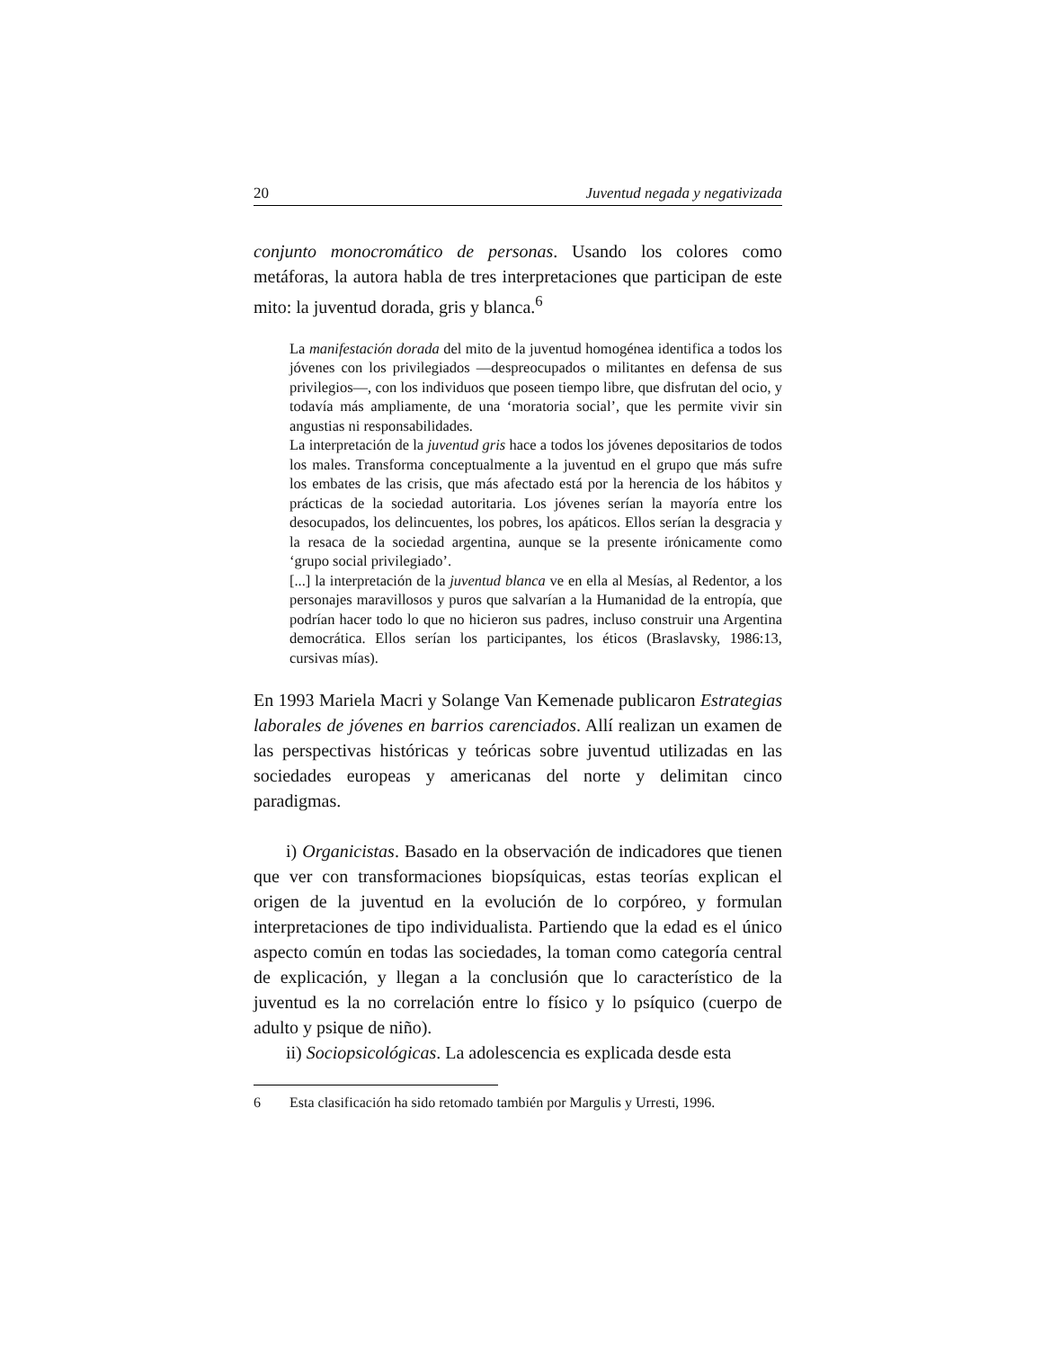20 Juventud negada y negativizada
conjunto monocromático de personas. Usando los colores como metáforas, la autora habla de tres interpretaciones que participan de este mito: la juventud dorada, gris y blanca.<sup>6</sup>
La manifestación dorada del mito de la juventud homogénea identifica a todos los jóvenes con los privilegiados —despreocupados o militantes en defensa de sus privilegios—, con los individuos que poseen tiempo libre, que disfrutan del ocio, y todavía más ampliamente, de una ‘moratoria social’, que les permite vivir sin angustias ni responsabilidades.
La interpretación de la juventud gris hace a todos los jóvenes depositarios de todos los males. Transforma conceptualmente a la juventud en el grupo que más sufre los embates de las crisis, que más afectado está por la herencia de los hábitos y prácticas de la sociedad autoritaria. Los jóvenes serían la mayoría entre los desocupados, los delincuentes, los pobres, los apáticos. Ellos serían la desgracia y la resaca de la sociedad argentina, aunque se la presente irónicamente como ‘grupo social privilegiado’.
[...] la interpretación de la juventud blanca ve en ella al Mesías, al Redentor, a los personajes maravillosos y puros que salvarían a la Humanidad de la entropía, que podrían hacer todo lo que no hicieron sus padres, incluso construir una Argentina democrática. Ellos serían los participantes, los éticos (Braslavsky, 1986:13, cursivas mías).
En 1993 Mariela Macri y Solange Van Kemenade publicaron Estrategias laborales de jóvenes en barrios carenciados. Allí realizan un examen de las perspectivas históricas y teóricas sobre juventud utilizadas en las sociedades europeas y americanas del norte y delimitan cinco paradigmas.
i) Organicistas. Basado en la observación de indicadores que tienen que ver con transformaciones biopsíquicas, estas teorías explican el origen de la juventud en la evolución de lo corpóreo, y formulan interpretaciones de tipo individualista. Partiendo que la edad es el único aspecto común en todas las sociedades, la toman como categoría central de explicación, y llegan a la conclusión que lo característico de la juventud es la no correlación entre lo físico y lo psíquico (cuerpo de adulto y psique de niño).
ii) Sociopsicológicas. La adolescencia es explicada desde esta
6 Esta clasificación ha sido retomado también por Margulis y Urresti, 1996.